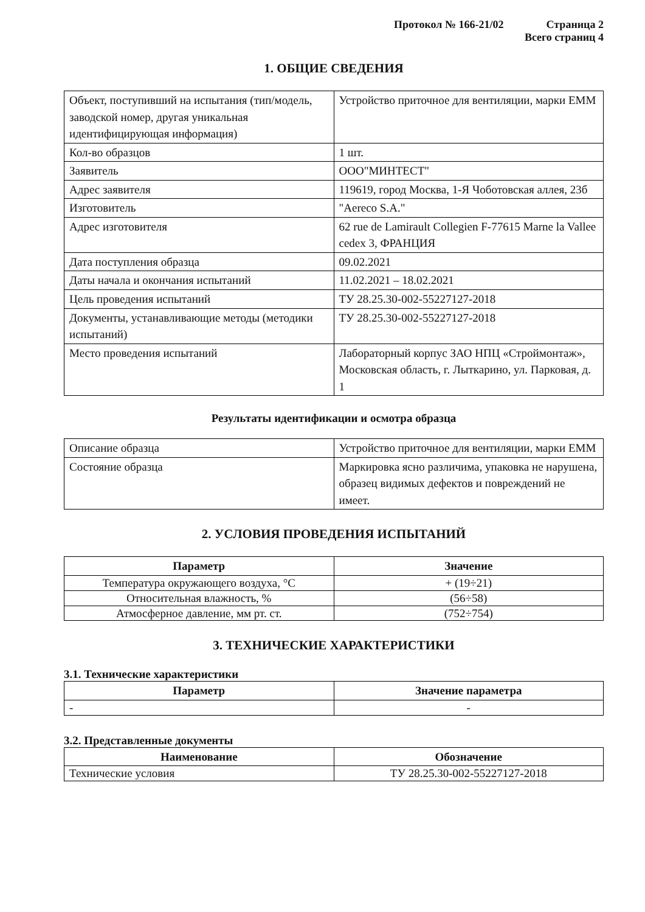Протокол № 166-21/02 Страница 2
Всего страниц 4
1. ОБЩИЕ СВЕДЕНИЯ
| Объект, поступивший на испытания (тип/модель, заводской номер, другая уникальная идентифицирующая информация) | Устройство приточное для вентиляции, марки ЕММ |
| Кол-во образцов | 1 шт. |
| Заявитель | ООО"МИНТЕСТ" |
| Адрес заявителя | 119619, город Москва, 1-Я Чоботовская аллея, 23б |
| Изготовитель | "Aereco S.A." |
| Адрес изготовителя | 62 rue de Lamirault Collegien F-77615 Marne la Vallee cedex 3, ФРАНЦИЯ |
| Дата поступления образца | 09.02.2021 |
| Даты начала и окончания испытаний | 11.02.2021 – 18.02.2021 |
| Цель проведения испытаний | ТУ 28.25.30-002-55227127-2018 |
| Документы, устанавливающие методы (методики испытаний) | ТУ 28.25.30-002-55227127-2018 |
| Место проведения испытаний | Лабораторный корпус ЗАО НПЦ «Строймонтаж», Московская область, г. Лыткарино, ул. Парковая, д. 1 |
Результаты идентификации и осмотра образца
| Описание образца | Устройство приточное для вентиляции, марки ЕММ |
| Состояние образца | Маркировка ясно различима, упаковка не нарушена, образец видимых дефектов и повреждений не имеет. |
2. УСЛОВИЯ ПРОВЕДЕНИЯ ИСПЫТАНИЙ
| Параметр | Значение |
| --- | --- |
| Температура окружающего воздуха, °С | + (19÷21) |
| Относительная влажность, % | (56÷58) |
| Атмосферное давление, мм рт. ст. | (752÷754) |
3. ТЕХНИЧЕСКИЕ ХАРАКТЕРИСТИКИ
3.1. Технические характеристики
| Параметр | Значение параметра |
| --- | --- |
| - | - |
3.2. Представленные документы
| Наименование | Обозначение |
| --- | --- |
| Технические условия | ТУ 28.25.30-002-55227127-2018 |